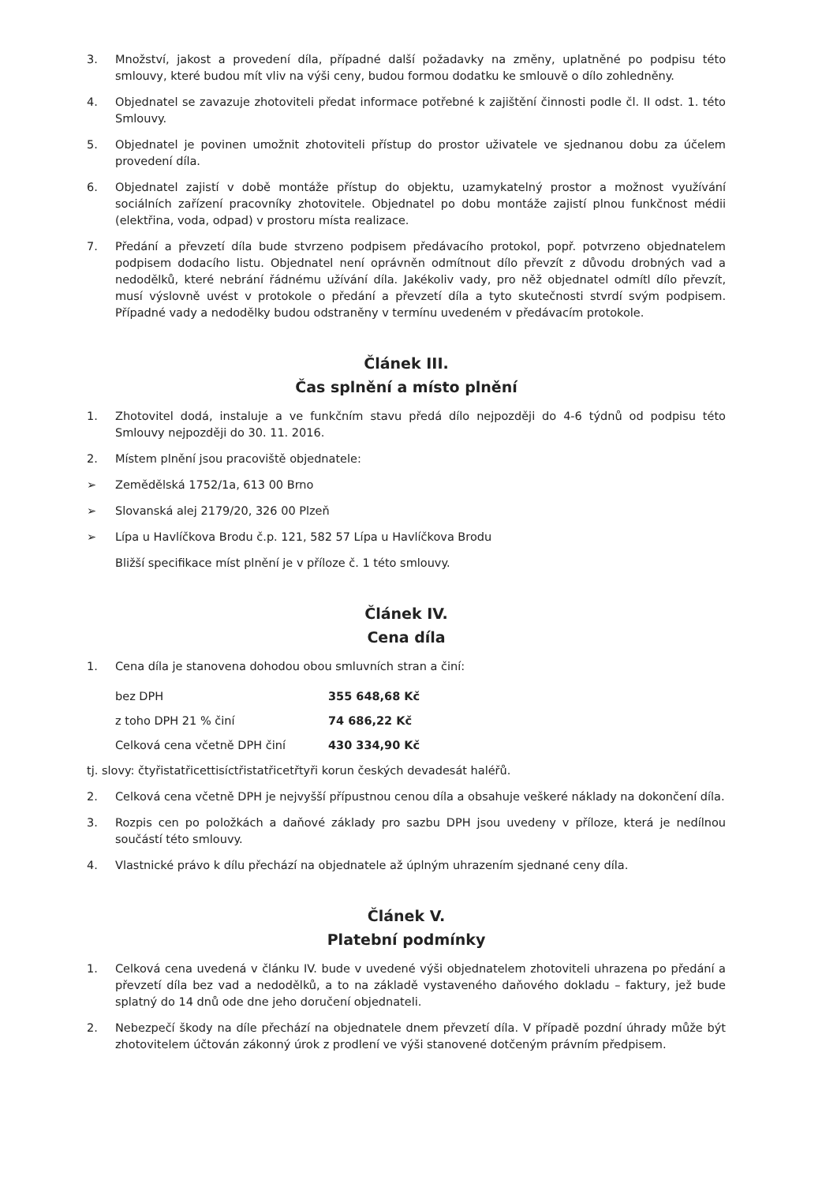3. Množství, jakost a provedení díla, případné další požadavky na změny, uplatněné po podpisu této smlouvy, které budou mít vliv na výši ceny, budou formou dodatku ke smlouvě o dílo zohledněny.
4. Objednatel se zavazuje zhotoviteli předat informace potřebné k zajištění činnosti podle čl. II odst. 1. této Smlouvy.
5. Objednatel je povinen umožnit zhotoviteli přístup do prostor uživatele ve sjednanou dobu za účelem provedení díla.
6. Objednatel zajistí v době montáže přístup do objektu, uzamykatelný prostor a možnost využívání sociálních zařízení pracovníky zhotovitele. Objednatel po dobu montáže zajistí plnou funkčnost médii (elektřina, voda, odpad) v prostoru místa realizace.
7. Předání a převzetí díla bude stvrzeno podpisem předávacího protokol, popř. potvrzeno objednatelem podpisem dodacího listu. Objednatel není oprávněn odmítnout dílo převzít z důvodu drobných vad a nedodělků, které nebrání řádnému užívání díla. Jakékoliv vady, pro něž objednatel odmítl dílo převzít, musí výslovně uvést v protokole o předání a převzetí díla a tyto skutečnosti stvrdí svým podpisem. Případné vady a nedodělky budou odstraněny v termínu uvedeném v předávacím protokole.
Článek III.
Čas splnění a místo plnění
1. Zhotovitel dodá, instaluje a ve funkčním stavu předá dílo nejpozději do 4-6 týdnů od podpisu této Smlouvy nejpozději do 30. 11. 2016.
2. Místem plnění jsou pracoviště objednatele:
➢ Zemědělská 1752/1a, 613 00 Brno
➢ Slovanská alej 2179/20, 326 00 Plzeň
➢ Lípa u Havlíčkova Brodu č.p. 121, 582 57 Lípa u Havlíčkova Brodu
Bližší specifikace míst plnění je v příloze č. 1 této smlouvy.
Článek IV.
Cena díla
1. Cena díla je stanovena dohodou obou smluvních stran a činí:
| bez DPH | 355 648,68 Kč |
| z toho DPH 21 % činí | 74 686,22 Kč |
| Celková cena včetně DPH činí | 430 334,90 Kč |
tj. slovy: čtyřistatřicettisíctřistatřicetřtyři korun českých devadesát haléřů.
2. Celková cena včetně DPH je nejvyšší přípustnou cenou díla a obsahuje veškeré náklady na dokončení díla.
3. Rozpis cen po položkách a daňové základy pro sazbu DPH jsou uvedeny v příloze, která je nedílnou součástí této smlouvy.
4. Vlastnické právo k dílu přechází na objednatele až úplným uhrazením sjednané ceny díla.
Článek V.
Platební podmínky
1. Celková cena uvedená v článku IV. bude v uvedené výši objednatelem zhotoviteli uhrazena po předání a převzetí díla bez vad a nedodělků, a to na základě vystaveného daňového dokladu – faktury, jež bude splatný do 14 dnů ode dne jeho doručení objednateli.
2. Nebezpečí škody na díle přechází na objednatele dnem převzetí díla. V případě pozdní úhrady může být zhotovitelem účtován zákonný úrok z prodlení ve výši stanovené dotčeným právním předpisem.